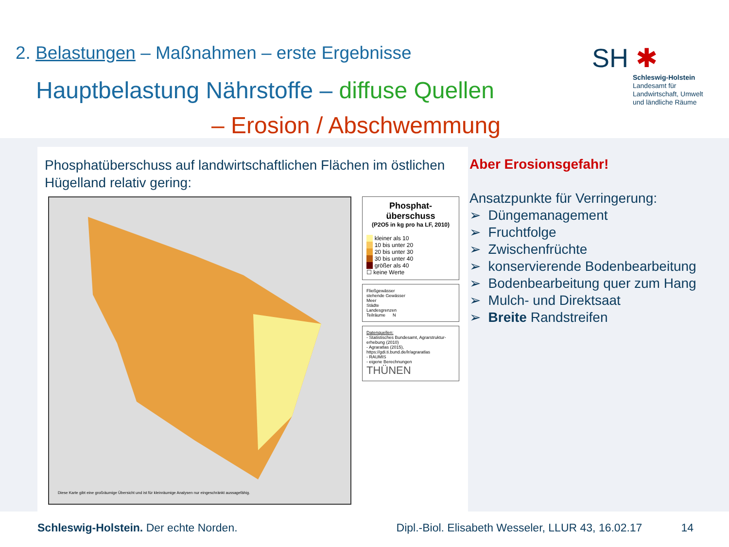2. Belastungen – Maßnahmen – erste Ergebnisse
Hauptbelastung Nährstoffe – diffuse Quellen
– Erosion / Abschwemmung
SH ✱
Schleswig-Holstein
Landesamt für
Landwirtschaft, Umwelt
und ländliche Räume
Phosphatüberschuss auf landwirtschaftlichen Flächen im östlichen Hügelland relativ gering:
Diese Karte gibt eine großräumige Übersicht und ist für kleinräumige Analysen nur eingeschränkt aussagefähig.
Phosphat-
überschuss
(P2O5 in kg pro ha LF, 2010)
kleiner als 10
10 bis unter 20
20 bis unter 30
30 bis unter 40
größer als 40
☐ keine Werte
Fließgewässer
stehende Gewässer
Meer
Städte
Landesgrenzen
Teilräume N
Datenquellen:
- Statistisches Bundesamt, Agrarstruktur-erhebung (2010)
- Agraratlas (2015), https://gdi.ti.bund.de/lr/agraratlas
- RAUMIS
- eigene Berechnungen
THÜNEN
Aber Erosionsgefahr!
Ansatzpunkte für Verringerung:
➢ Düngemanagement
➢ Fruchtfolge
➢ Zwischenfrüchte
➢ konservierende Bodenbearbeitung
➢ Bodenbearbeitung quer zum Hang
➢ Mulch- und Direktsaat
➢ Breite Randstreifen
Schleswig-Holstein. Der echte Norden.
Dipl.-Biol. Elisabeth Wesseler, LLUR 43, 16.02.17
14